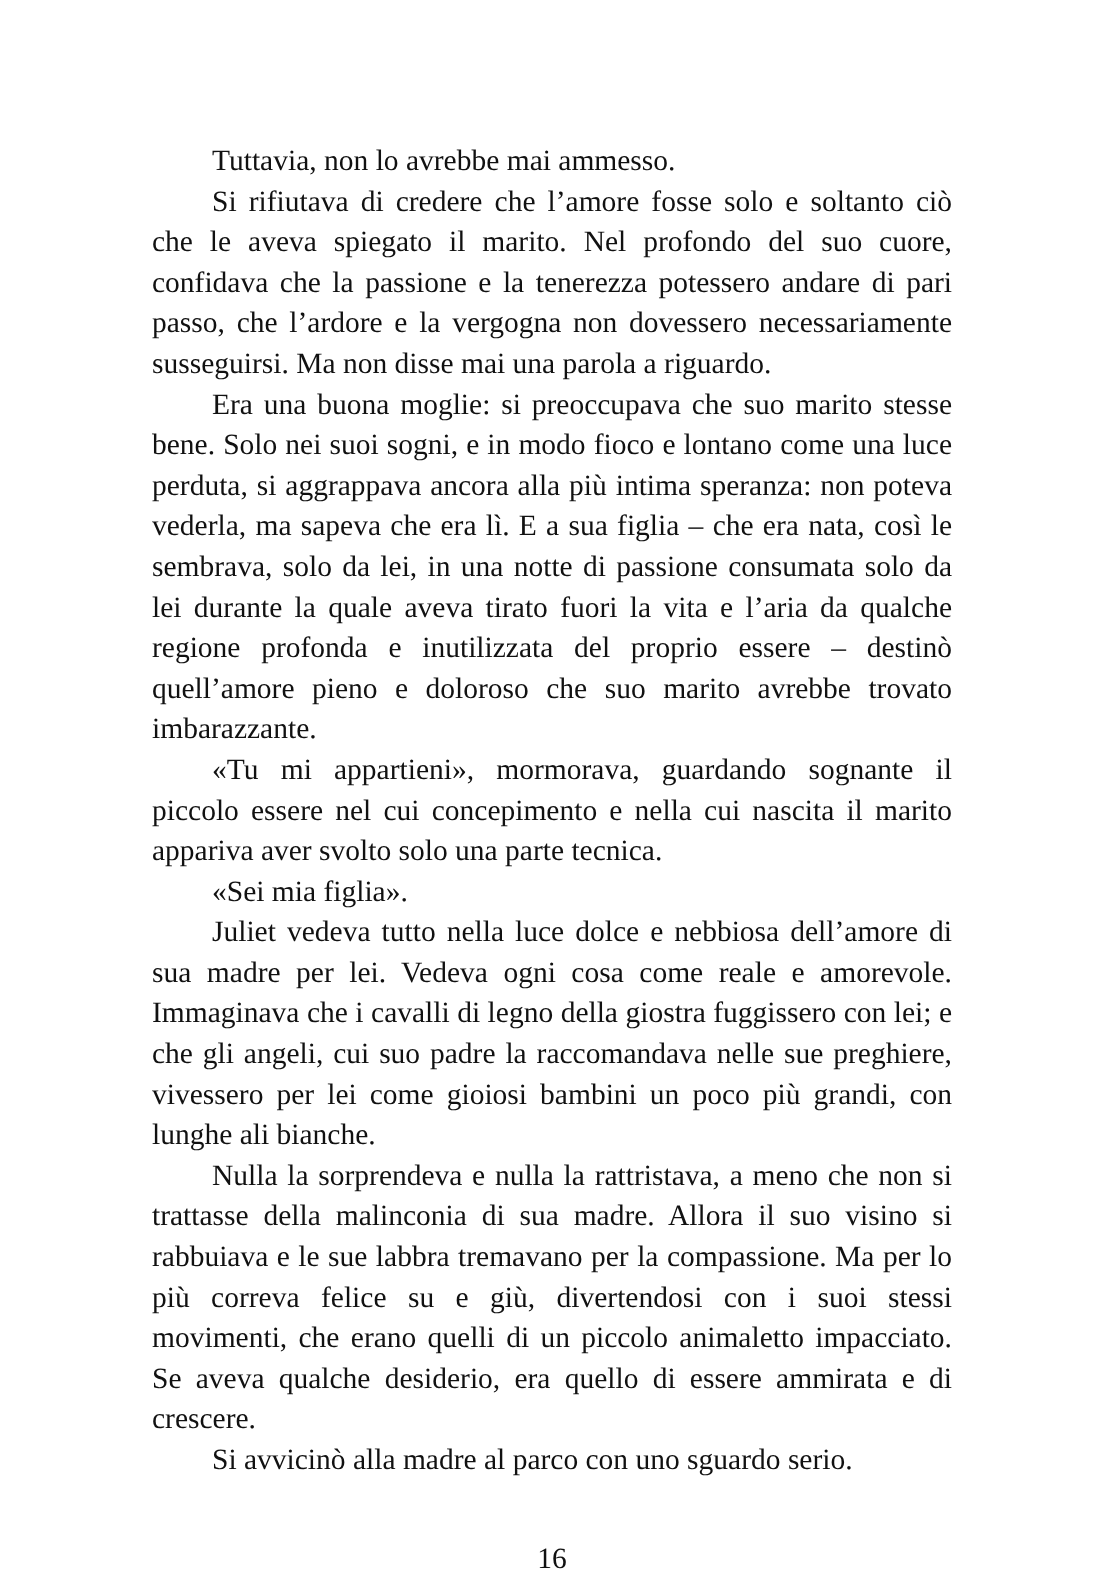Tuttavia, non lo avrebbe mai ammesso.
Si rifiutava di credere che l’amore fosse solo e soltanto ciò che le aveva spiegato il marito. Nel profondo del suo cuore, confidava che la passione e la tenerezza potessero andare di pari passo, che l’ardore e la vergogna non dovessero necessariamente susseguirsi. Ma non disse mai una parola a riguardo.
Era una buona moglie: si preoccupava che suo marito stesse bene. Solo nei suoi sogni, e in modo fioco e lontano come una luce perduta, si aggrappava ancora alla più intima speranza: non poteva vederla, ma sapeva che era lì. E a sua figlia – che era nata, così le sembrava, solo da lei, in una notte di passione consumata solo da lei durante la quale aveva tirato fuori la vita e l’aria da qualche regione profonda e inutilizzata del proprio essere – destinò quell’amore pieno e doloroso che suo marito avrebbe trovato imbarazzante.
«Tu mi appartieni», mormorava, guardando sognante il piccolo essere nel cui concepimento e nella cui nascita il marito appariva aver svolto solo una parte tecnica.
«Sei mia figlia».
Juliet vedeva tutto nella luce dolce e nebbiosa dell’amore di sua madre per lei. Vedeva ogni cosa come reale e amorevole. Immaginava che i cavalli di legno della giostra fuggissero con lei; e che gli angeli, cui suo padre la raccomandava nelle sue preghiere, vivessero per lei come gioiosi bambini un poco più grandi, con lunghe ali bianche.
Nulla la sorprendeva e nulla la rattristava, a meno che non si trattasse della malinconia di sua madre. Allora il suo visino si rabbuiava e le sue labbra tremavano per la compassione. Ma per lo più correva felice su e giù, divertendosi con i suoi stessi movimenti, che erano quelli di un piccolo animaletto impacciato. Se aveva qualche desiderio, era quello di essere ammirata e di crescere.
Si avvicinò alla madre al parco con uno sguardo serio.
16